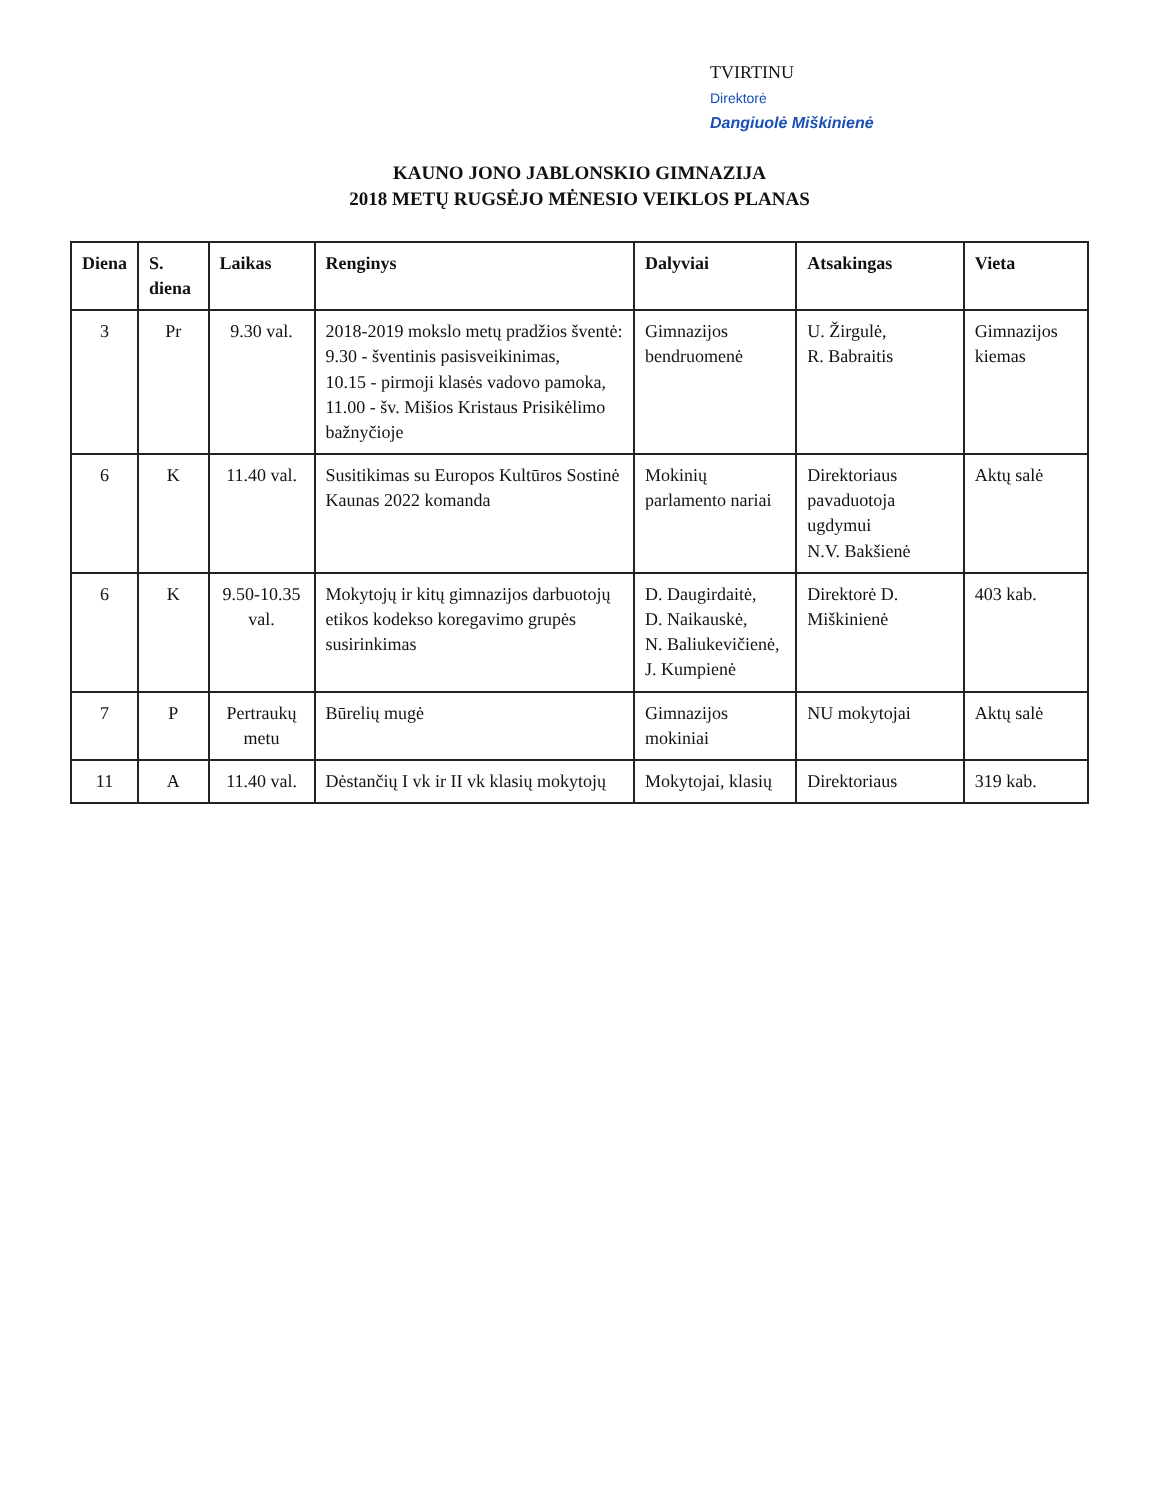TVIRTINU
Direktorė
Dangiuolė Miškinienė
KAUNO JONO JABLONSKIO GIMNAZIJA
2018 METŲ RUGSĖJO MĖNESIO VEIKLOS PLANAS
| Diena | S. diena | Laikas | Renginys | Dalyviai | Atsakingas | Vieta |
| --- | --- | --- | --- | --- | --- | --- |
| 3 | Pr | 9.30 val. | 2018-2019 mokslo metų pradžios šventė: 9.30 - šventinis pasisveikinimas, 10.15 - pirmoji klasės vadovo pamoka, 11.00 - šv. Mišios Kristaus Prisikėlimo bažnyčioje | Gimnazijos bendruomenė | U. Žirgulė, R. Babraitis | Gimnazijos kiemas |
| 6 | K | 11.40 val. | Susitikimas su Europos Kultūros Sostinė Kaunas 2022 komanda | Mokinių parlamento nariai | Direktoriaus pavaduotoja ugdymui N.V. Bakšienė | Aktų salė |
| 6 | K | 9.50-10.35 val. | Mokytojų ir kitų gimnazijos darbuotojų etikos kodekso koregavimo grupės susirinkimas | D. Daugirdaitė, D. Naikauskė, N. Baliukevičienė, J. Kumpienė | Direktorė D. Miškinienė | 403 kab. |
| 7 | P | Pertraukų metu | Būrelių mugė | Gimnazijos mokiniai | NU mokytojai | Aktų salė |
| 11 | A | 11.40 val. | Dėstančių I vk ir II vk klasių mokytojų | Mokytojai, klasių | Direktoriaus | 319 kab. |